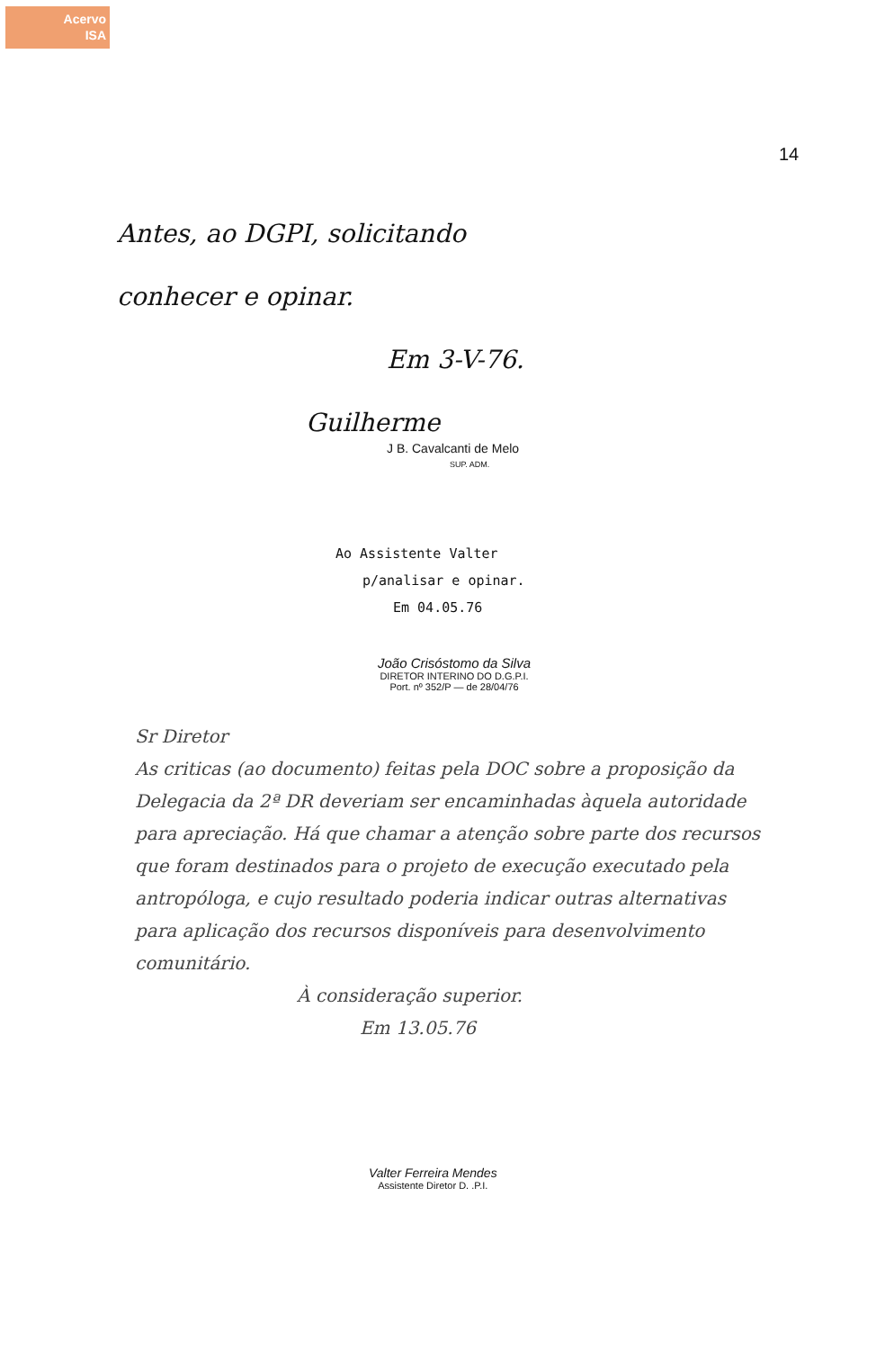Acervo
ISA
14
Antes, ao DGPI, solicitando
conhecer e opinar.
Em 3-V-76.
Guilherme
J B. Cavalcanti de Melo
SUP. ADM.
Ao Assistente Valter
p/analisar e opinar.
Em 04.05.76
João Crisóstomo da Silva
DIRETOR INTERINO DO D.G.P.I.
Port. nº 352/P — de 28/04/76
Sr Diretor
As criticas (ao documento) feitas pela DOC sobre a proposição da Delegacia da 2ª DR deveriam ser encaminhadas àquela autoridade para apreciação. Há que chamar a atenção sobre parte dos recursos que foram destinados para o projeto de execução executado pela antropóloga, e cujo resultado poderia indicar outras alternativas para aplicação dos recursos disponíveis para desenvolvimento comunitário.
À consideração superior.
Em 13.05.76
Valter Ferreira Mendes
Assistente Diretor D. .P.I.